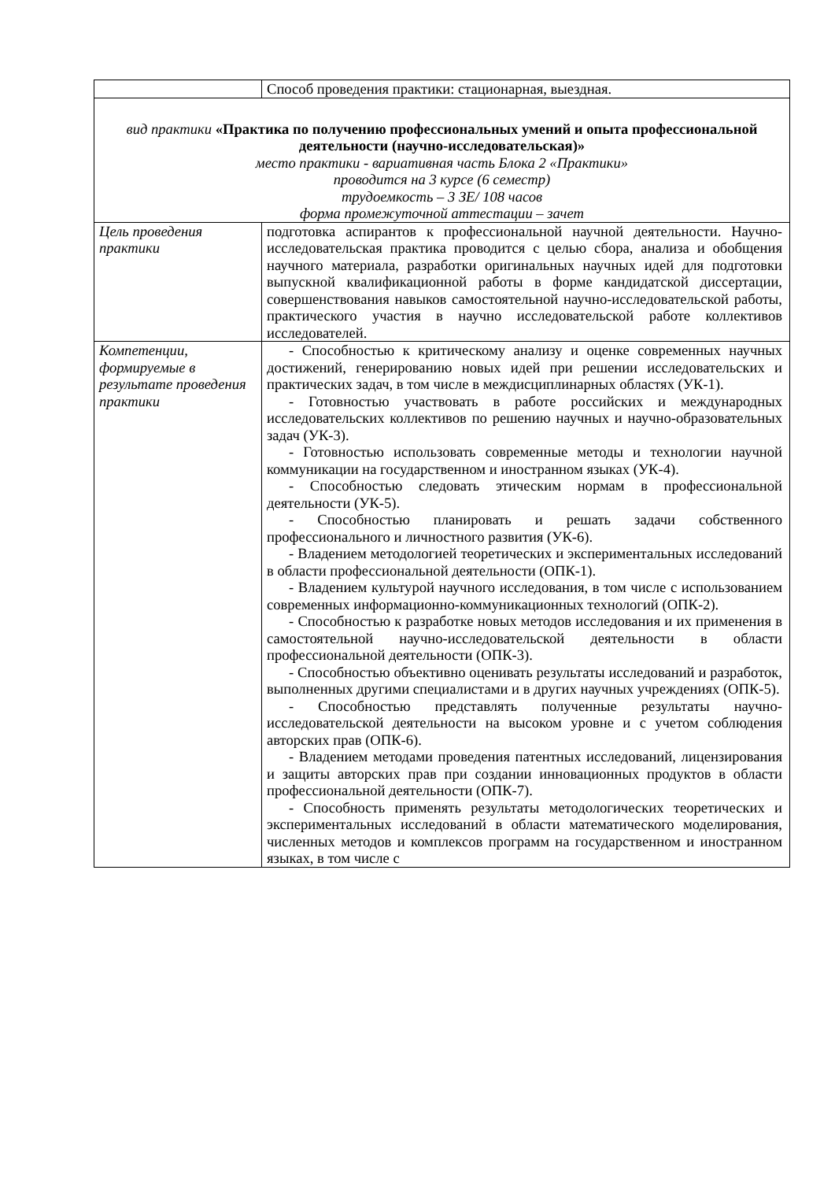| | Способ проведения практики: стационарная, выездная. |
| вид практики «Практика по получению профессиональных умений и опыта профессиональной деятельности (научно-исследовательская)» место практики - вариативная часть Блока 2 «Практики» проводится на 3 курсе (6 семестр) трудоемкость – 3 ЗЕ/ 108 часов форма промежуточной аттестации – зачет | |
| Цель проведения практики | подготовка аспирантов к профессиональной научной деятельности. Научно-исследовательская практика проводится с целью сбора, анализа и обобщения научного материала, разработки оригинальных научных идей для подготовки выпускной квалификационной работы в форме кандидатской диссертации, совершенствования навыков самостоятельной научно-исследовательской работы, практического участия в научно исследовательской работе коллективов исследователей. |
| Компетенции, формируемые в результате проведения практики | - Способностью к критическому анализу и оценке современных научных достижений, генерированию новых идей при решении исследовательских и практических задач, в том числе в междисциплинарных областях (УК-1). - Готовностью участвовать в работе российских и международных исследовательских коллективов по решению научных и научно-образовательных задач (УК-3). - Готовностью использовать современные методы и технологии научной коммуникации на государственном и иностранном языках (УК-4). - Способностью следовать этическим нормам в профессиональной деятельности (УК-5). - Способностью планировать и решать задачи собственного профессионального и личностного развития (УК-6). - Владением методологией теоретических и экспериментальных исследований в области профессиональной деятельности (ОПК-1). - Владением культурой научного исследования, в том числе с использованием современных информационно-коммуникационных технологий (ОПК-2). - Способностью к разработке новых методов исследования и их применения в самостоятельной научно-исследовательской деятельности в области профессиональной деятельности (ОПК-3). - Способностью объективно оценивать результаты исследований и разработок, выполненных другими специалистами и в других научных учреждениях (ОПК-5). - Способностью представлять полученные результаты научно-исследовательской деятельности на высоком уровне и с учетом соблюдения авторских прав (ОПК-6). - Владением методами проведения патентных исследований, лицензирования и защиты авторских прав при создании инновационных продуктов в области профессиональной деятельности (ОПК-7). - Способность применять результаты методологических теоретических и экспериментальных исследований в области математического моделирования, численных методов и комплексов программ на государственном и иностранном языках, в том числе с |